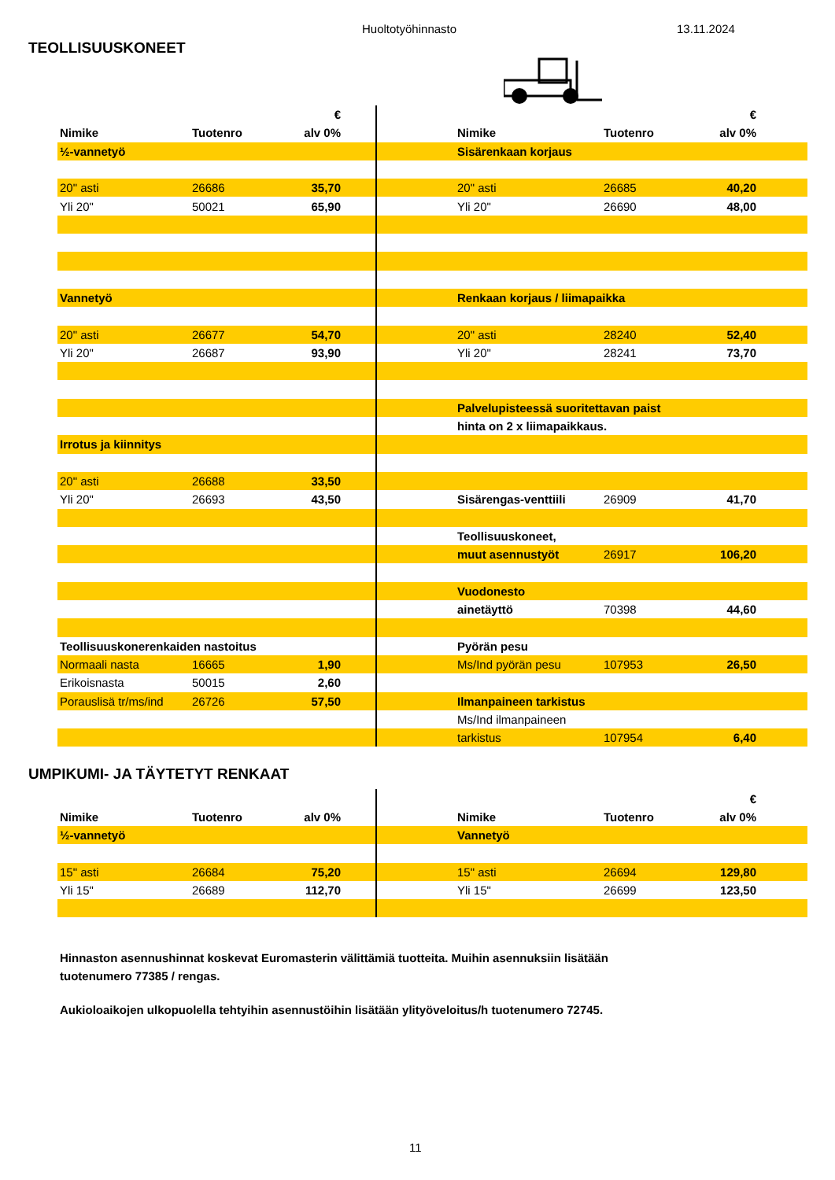Huoltotyöhinnasto 13.11.2024
TEOLLISUUSKONEET
| | | € | | | | | € | |
| Nimike | Tuotenro | alv 0% | | | Nimike | Tuotenro | alv 0% | |
| ½-vannetyö | | | | | Sisärenkaan korjaus | | | |
| 20" asti | 26686 | 35,70 | | | 20" asti | 26685 | 40,20 | |
| Yli 20" | 50021 | 65,90 | | | Yli 20" | 26690 | 48,00 | |
| Vannetyö | | | | | Renkaan korjaus / liimapaikka | | | |
| 20" asti | 26677 | 54,70 | | | 20" asti | 28240 | 52,40 | |
| Yli 20" | 26687 | 93,90 | | | Yli 20" | 28241 | 73,70 | |
| | | | | | Palvelupisteessä suoritettavan paist | | | |
| | | | | | hinta on 2 x liimapaikkaus. | | | |
| Irrotus ja kiinnitys | | | | | | | | |
| 20" asti | 26688 | 33,50 | | | | | | |
| Yli 20" | 26693 | 43,50 | | | Sisärengas-venttiili | 26909 | 41,70 | |
| | | | | | Teollisuuskoneet, | | | |
| | | | | | muut asennustyöt | 26917 | 106,20 | |
| | | | | | Vuodonesto | | | |
| | | | | | ainetäyttö | 70398 | 44,60 | |
| Teollisuuskonerenkaiden nastoitus | | | | | Pyörän pesu | | | |
| Normaali nasta | 16665 | 1,90 | | | Ms/Ind pyörän pesu | 107953 | 26,50 | |
| Erikoisnasta | 50015 | 2,60 | | | | | | |
| Porauslisä tr/ms/ind | 26726 | 57,50 | | | Ilmanpaineen tarkistus | | | |
| | | | | | Ms/Ind ilmanpaineen | | | |
| | | | | | tarkistus | 107954 | 6,40 | |
UMPIKUMI- JA TÄYTETYT RENKAAT
| | | | | | | | € | |
| Nimike | Tuotenro | alv 0% | | | Nimike | Tuotenro | alv 0% | |
| ½-vannetyö | | | | | Vannetyö | | | |
| 15" asti | 26684 | 75,20 | | | 15" asti | 26694 | 129,80 | |
| Yli 15" | 26689 | 112,70 | | | Yli 15" | 26699 | 123,50 | |
Hinnaston asennushinnat koskevat Euromasterin välittämiä tuotteita. Muihin asennuksiin lisätään
tuotenumero 77385 / rengas.
Aukioloaikojen ulkopuolella tehtyihin asennustöihin lisätään ylityöveloitus/h tuotenumero 72745.
11